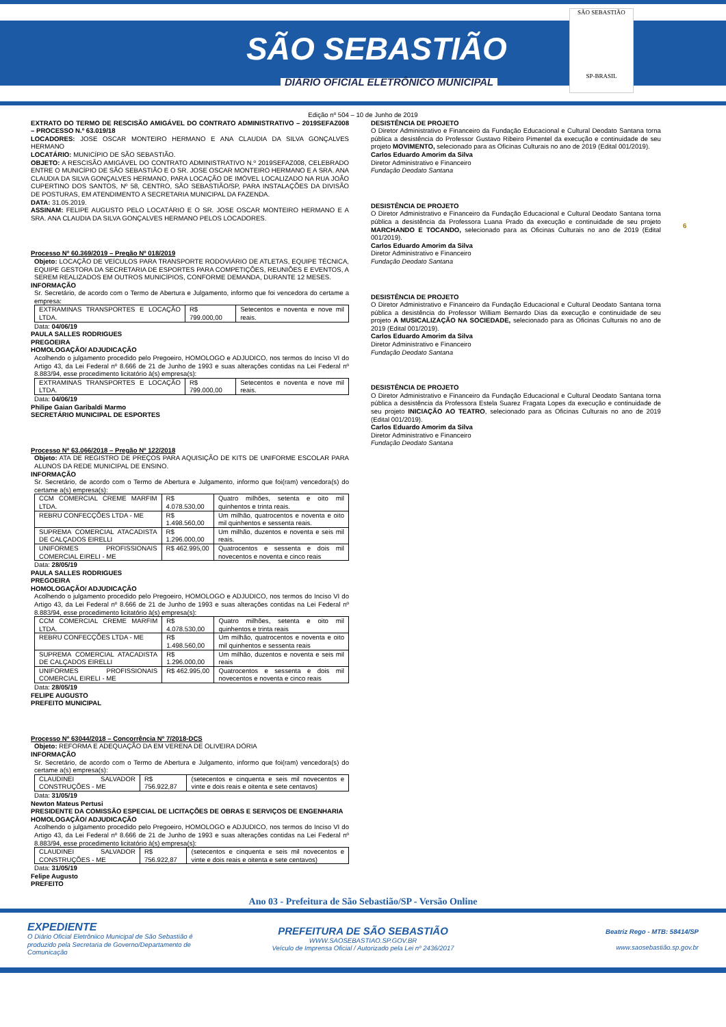SÃO SEBASTIÃO
DIÁRIO OFICIAL ELETRÔNICO MUNICIPAL
SÃO SEBASTIÃO
SP-BRASIL
Edição nº 504 – 10 de Junho de 2019
EXTRATO DO TERMO DE RESCISÃO AMIGÁVEL DO CONTRATO ADMINISTRATIVO – 2019SEFAZ008 – PROCESSO N.º 63.019/18
LOCADORES: JOSE OSCAR MONTEIRO HERMANO E ANA CLAUDIA DA SILVA GONÇALVES HERMANO
LOCATÁRIO: MUNICÍPIO DE SÃO SEBASTIÃO.
OBJETO: A RESCISÃO AMIGÁVEL DO CONTRATO ADMINISTRATIVO N.º 2019SEFAZ008, CELEBRADO ENTRE O MUNICÍPIO DE SÃO SEBASTIÃO E O SR. JOSE OSCAR MONTEIRO HERMANO E A SRA. ANA CLAUDIA DA SILVA GONÇALVES HERMANO, PARA LOCAÇÃO DE IMÓVEL LOCALIZADO NA RUA JOÃO CUPERTINO DOS SANTOS, Nº 58, CENTRO, SÃO SEBASTIÃO/SP, PARA INSTALAÇÕES DA DIVISÃO DE POSTURAS, EM ATENDIMENTO A SECRETARIA MUNICIPAL DA FAZENDA.
DATA: 31.05.2019.
ASSINAM: FELIPE AUGUSTO PELO LOCATÁRIO E O SR. JOSE OSCAR MONTEIRO HERMANO E A SRA. ANA CLAUDIA DA SILVA GONÇALVES HERMANO PELOS LOCADORES.
Processo Nº 60.369/2019 – Pregão Nº 018/2019
Objeto: LOCAÇÃO DE VEÍCULOS PARA TRANSPORTE RODOVIÁRIO DE ATLETAS, EQUIPE TÉCNICA, EQUIPE GESTORA DA SECRETARIA DE ESPORTES PARA COMPETIÇÕES, REUNIÕES E EVENTOS, A SEREM REALIZADOS EM OUTROS MUNICÍPIOS, CONFORME DEMANDA, DURANTE 12 MESES.
INFORMAÇÃO
Sr. Secretário, de acordo com o Termo de Abertura e Julgamento, informo que foi vencedora do certame a empresa:
| EXTRAMINAS TRANSPORTES E LOCAÇÃO LTDA. | R$ 799.000,00 | Setecentos e noventa e nove mil reais. |
Data: 04/06/19
PAULA SALLES RODRIGUES
PREGOEIRA
HOMOLOGAÇÃO/ ADJUDICAÇÃO
Acolhendo o julgamento procedido pelo Pregoeiro, HOMOLOGO e ADJUDICO, nos termos do Inciso VI do Artigo 43, da Lei Federal nº 8.666 de 21 de Junho de 1993 e suas alterações contidas na Lei Federal nº 8.883/94, esse procedimento licitatório à(s) empresa(s):
| EXTRAMINAS TRANSPORTES E LOCAÇÃO LTDA. | R$ 799.000,00 | Setecentos e noventa e nove mil reais. |
Data: 04/06/19
Philipe Gaian Garibaldi Marmo
SECRETÁRIO MUNICIPAL DE ESPORTES
Processo Nº 63.066/2018 – Pregão Nº 122/2018
Objeto: ATA DE REGISTRO DE PREÇOS PARA AQUISIÇÃO DE KITS DE UNIFORME ESCOLAR PARA ALUNOS DA REDE MUNICIPAL DE ENSINO.
INFORMAÇÃO
Sr. Secretário, de acordo com o Termo de Abertura e Julgamento, informo que foi(ram) vencedora(s) do certame a(s) empresa(s):
| CCM COMERCIAL CREME MARFIM LTDA. | R$ 4.078.530,00 | Quatro milhões, setenta e oito mil quinhentos e trinta reais. |
| REBRU CONFECÇÕES LTDA - ME | R$ 1.498.560,00 | Um milhão, quatrocentos e noventa e oito mil quinhentos e sessenta reais. |
| SUPREMA COMERCIAL ATACADISTA DE CALÇADOS EIRELLI | R$ 1.296.000,00 | Um milhão, duzentos e noventa e seis mil reais. |
| UNIFORMES PROFISSIONAIS COMERCIAL EIRELI - ME | R$ 462.995,00 | Quatrocentos e sessenta e dois mil novecentos e noventa e cinco reais |
Data: 28/05/19
PAULA SALLES RODRIGUES
PREGOEIRA
HOMOLOGAÇÃO/ ADJUDICAÇÃO
Acolhendo o julgamento procedido pelo Pregoeiro, HOMOLOGO e ADJUDICO, nos termos do Inciso VI do Artigo 43, da Lei Federal nº 8.666 de 21 de Junho de 1993 e suas alterações contidas na Lei Federal nº 8.883/94, esse procedimento licitatório à(s) empresa(s):
| CCM COMERCIAL CREME MARFIM LTDA. | R$ 4.078.530,00 | Quatro milhões, setenta e oito mil quinhentos e trinta reais |
| REBRU CONFECÇÕES LTDA - ME | R$ 1.498.560,00 | Um milhão, quatrocentos e noventa e oito mil quinhentos e sessenta reais |
| SUPREMA COMERCIAL ATACADISTA DE CALÇADOS EIRELLI | R$ 1.296.000,00 | Um milhão, duzentos e noventa e seis mil reais |
| UNIFORMES PROFISSIONAIS COMERCIAL EIRELI - ME | R$ 462.995,00 | Quatrocentos e sessenta e dois mil novecentos e noventa e cinco reais |
Data: 28/05/19
FELIPE AUGUSTO
PREFEITO MUNICIPAL
Processo Nº 63044/2018 – Concorrência Nº 7/2018-DCS
Objeto: REFORMA E ADEQUAÇÃO DA EM VERENA DE OLIVEIRA DÓRIA
INFORMAÇÃO
Sr. Secretário, de acordo com o Termo de Abertura e Julgamento, informo que foi(ram) vencedora(s) do certame a(s) empresa(s):
| CLAUDINEI SALVADOR CONSTRUÇÕES - ME | R$ 756.922,87 | (setecentos e cinquenta e seis mil novecentos e vinte e dois reais e oitenta e sete centavos) |
Data: 31/05/19
Newton Mateus Pertusi
PRESIDENTE DA COMISSÃO ESPECIAL DE LICITAÇÕES DE OBRAS E SERVIÇOS DE ENGENHARIA
HOMOLOGAÇÃO/ ADJUDICAÇÃO
Acolhendo o julgamento procedido pelo Pregoeiro, HOMOLOGO e ADJUDICO, nos termos do Inciso VI do Artigo 43, da Lei Federal nº 8.666 de 21 de Junho de 1993 e suas alterações contidas na Lei Federal nº 8.883/94, esse procedimento licitatório à(s) empresa(s):
| CLAUDINEI SALVADOR CONSTRUÇÕES - ME | R$ 756.922,87 | (setecentos e cinquenta e seis mil novecentos e vinte e dois reais e oitenta e sete centavos) |
Data: 31/05/19
Felipe Augusto
PREFEITO
DESISTÊNCIA DE PROJETO
O Diretor Administrativo e Financeiro da Fundação Educacional e Cultural Deodato Santana torna pública a desistência do Professor Gustavo Ribeiro Pimentel da execução e continuidade de seu projeto MOVIMENTO, selecionado para as Oficinas Culturais no ano de 2019 (Edital 001/2019).
Carlos Eduardo Amorim da Silva
Diretor Administrativo e Financeiro
Fundação Deodato Santana
DESISTÊNCIA DE PROJETO
O Diretor Administrativo e Financeiro da Fundação Educacional e Cultural Deodato Santana torna pública a desistência da Professora Luana Prado da execução e continuidade de seu projeto MARCHANDO E TOCANDO, selecionado para as Oficinas Culturais no ano de 2019 (Edital 001/2019).
Carlos Eduardo Amorim da Silva
Diretor Administrativo e Financeiro
Fundação Deodato Santana
DESISTÊNCIA DE PROJETO
O Diretor Administrativo e Financeiro da Fundação Educacional e Cultural Deodato Santana torna pública a desistência do Professor William Bernardo Dias da execução e continuidade de seu projeto A MUSICALIZAÇÃO NA SOCIEDADE, selecionado para as Oficinas Culturais no ano de 2019 (Edital 001/2019).
Carlos Eduardo Amorim da Silva
Diretor Administrativo e Financeiro
Fundação Deodato Santana
DESISTÊNCIA DE PROJETO
O Diretor Administrativo e Financeiro da Fundação Educacional e Cultural Deodato Santana torna pública a desistência da Professora Estela Suarez Fragata Lopes da execução e continuidade de seu projeto INICIAÇÃO AO TEATRO, selecionado para as Oficinas Culturais no ano de 2019 (Edital 001/2019).
Carlos Eduardo Amorim da Silva
Diretor Administrativo e Financeiro
Fundação Deodato Santana
6
Ano 03 - Prefeitura de São Sebastião/SP - Versão Online
EXPEDIENTE
O Diário Oficial Eletrôniico Municipal de São Sebastião é produzido pela Secretaria de Governo/Departamento de Comunicação
PREFEITURA DE SÃO SEBASTIÃO
WWW.SAOSEBASTIAO.SP.GOV.BR
Veículo de Imprensa Oficial / Autorizado pela Lei nº 2436/2017
Beatriz Rego - MTB: 58414/SP
www.saosebastião.sp.gov.br